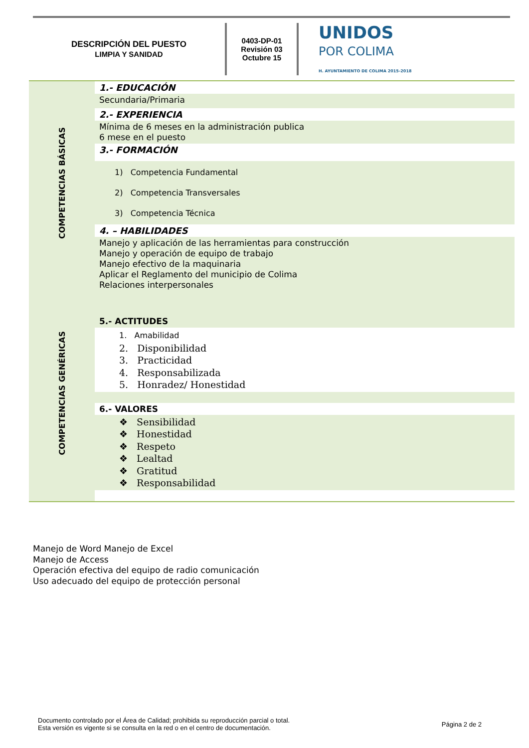DESCRIPCIÓN DEL PUESTO
LIMPIA Y SANIDAD
0403-DP-01
Revisión 03
Octubre 15
UNIDOS
POR COLIMA
H. AYUNTAMIENTO DE COLIMA 2015-2018
COMPETENCIAS BÁSICAS
COMPETENCIAS GENÉRICAS
1.- EDUCACIÓN
Secundaria/Primaria
2.- EXPERIENCIA
Mínima de 6 meses en la administración publica
6 mese en el puesto
3.- FORMACIÓN
1) Competencia Fundamental
2) Competencia Transversales
3) Competencia Técnica
4. – HABILIDADES
Manejo y aplicación de las herramientas para construcción
Manejo y operación de equipo de trabajo
Manejo efectivo de la maquinaria
Aplicar el Reglamento del municipio de Colima
Relaciones interpersonales
5.- ACTITUDES
1. Amabilidad
2. Disponibilidad
3. Practicidad
4. Responsabilizada
5. Honradez/ Honestidad
6.- VALORES
❖ Sensibilidad
❖ Honestidad
❖ Respeto
❖ Lealtad
❖ Gratitud
❖ Responsabilidad
Manejo de Word Manejo de Excel
Manejo de Access
Operación efectiva del equipo de radio comunicación
Uso adecuado del equipo de protección personal
Documento controlado por el Área de Calidad; prohibida su reproducción parcial o total.
Esta versión es vigente si se consulta en la red o en el centro de documentación.
Página 2 de 2